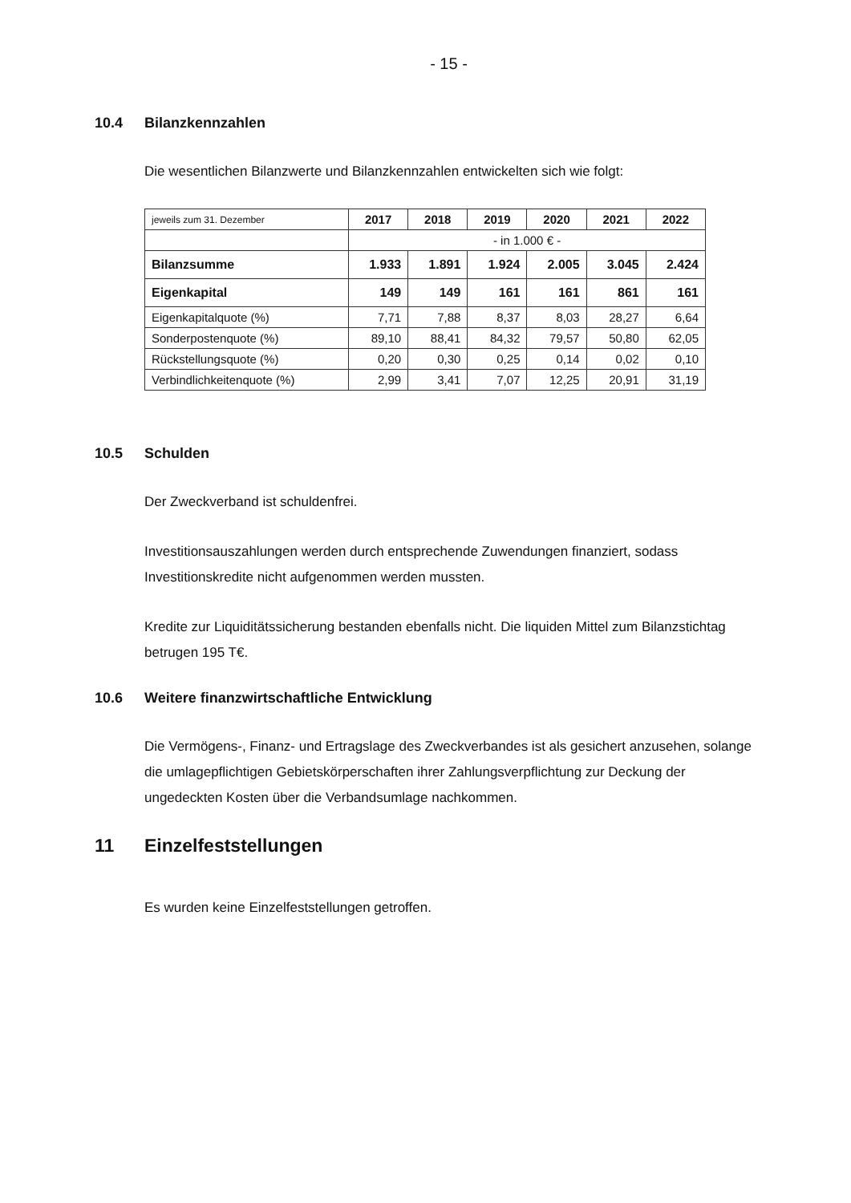- 15 -
10.4 Bilanzkennzahlen
Die wesentlichen Bilanzwerte und Bilanzkennzahlen entwickelten sich wie folgt:
| jeweils zum 31. Dezember | 2017 | 2018 | 2019 | 2020 | 2021 | 2022 |
| | - in 1.000 € - | | | | | |
| Bilanzsumme | 1.933 | 1.891 | 1.924 | 2.005 | 3.045 | 2.424 |
| Eigenkapital | 149 | 149 | 161 | 161 | 861 | 161 |
| Eigenkapitalquote (%) | 7,71 | 7,88 | 8,37 | 8,03 | 28,27 | 6,64 |
| Sonderpostenquote (%) | 89,10 | 88,41 | 84,32 | 79,57 | 50,80 | 62,05 |
| Rückstellungsquote (%) | 0,20 | 0,30 | 0,25 | 0,14 | 0,02 | 0,10 |
| Verbindlichkeitenquote (%) | 2,99 | 3,41 | 7,07 | 12,25 | 20,91 | 31,19 |
10.5 Schulden
Der Zweckverband ist schuldenfrei.
Investitionsauszahlungen werden durch entsprechende Zuwendungen finanziert, sodass Investitionskredite nicht aufgenommen werden mussten.
Kredite zur Liquiditätssicherung bestanden ebenfalls nicht. Die liquiden Mittel zum Bilanzstichtag betrugen 195 T€.
10.6 Weitere finanzwirtschaftliche Entwicklung
Die Vermögens-, Finanz- und Ertragslage des Zweckverbandes ist als gesichert anzusehen, solange die umlagepflichtigen Gebietskörperschaften ihrer Zahlungsverpflichtung zur Deckung der ungedeckten Kosten über die Verbandsumlage nachkommen.
11 Einzelfeststellungen
Es wurden keine Einzelfeststellungen getroffen.